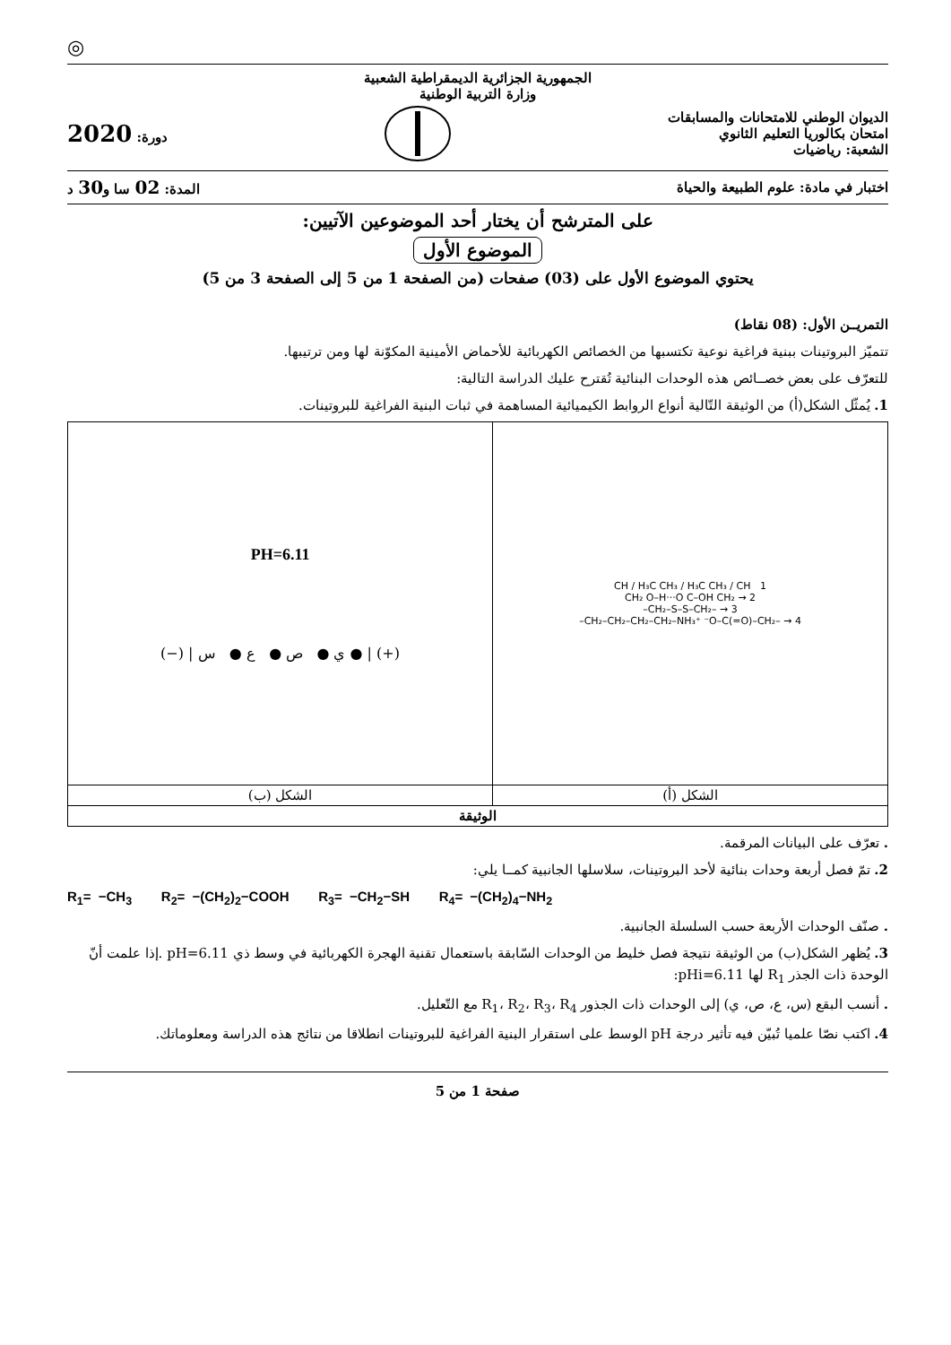◎
الجمهورية الجزائرية الديمقراطية الشعبية
وزارة التربية الوطنية
الديوان الوطني للامتحانات والمسابقات
امتحان بكالوريا التعليم الثانوي
الشعبة: رياضيات
دورة: 2020
اختبار في مادة: علوم الطبيعة والحياة
المدة: 02 سا و30 د
على المترشح أن يختار أحد الموضوعين الآتيين:
الموضوع الأول
يحتوي الموضوع الأول على (03) صفحات (من الصفحة 1 من 5 إلى الصفحة 3 من 5)
التمريــن الأول: (08 نقاط)
تتميّز البروتينات ببنية فراغية نوعية تكتسبها من الخصائص الكهربائية للأحماض الأمينية المكوّنة لها ومن ترتيبها.
للتعرّف على بعض خصــائص هذه الوحدات البنائية تُقترح عليك الدراسة التالية:
1. يُمثّل الشكل(أ) من الوثيقة التّالية أنواع الروابط الكيميائية المساهمة في ثبات البنية الفراغية للبروتينات.
| 1 CH / H₃C CH₃ / H₃C CH₃ / CH 2 → CH₂ O–H···O C–OH CH₂ 3 → –CH₂–S–S–CH₂– 4 → –CH₂–CH₂–CH₂–CH₂–NH₃⁺ ⁻O–C(=O)–CH₂– | PH=6.11 (−) / ي ● ص ● ع ● س ● / (+) |
| الشكل (أ) | الشكل (ب) |
| الوثيقة | |
. تعرّف على البيانات المرقمة.
2. تمّ فصل أربعة وحدات بنائية لأحد البروتينات، سلاسلها الجانبية كمــا يلي:
R<sub>1</sub>= −CH<sub>3</sub> R<sub>2</sub>= −(CH<sub>2</sub>)<sub>2</sub>−COOH R<sub>3</sub>= −CH<sub>2</sub>−SH R<sub>4</sub>= −(CH<sub>2</sub>)<sub>4</sub>−NH<sub>2</sub>
. صنّف الوحدات الأربعة حسب السلسلة الجانبية.
3. يُظهر الشكل(ب) من الوثيقة نتيجة فصل خليط من الوحدات السّابقة باستعمال تقنية الهجرة الكهربائية في وسط ذي pH=6.11 .إذا علمت أنّ الوحدة ذات الجذر R<sub>1</sub> لها pHi=6.11:
. أنسب البقع (س، ع، ص، ي) إلى الوحدات ذات الجذور R<sub>1</sub>، R<sub>2</sub>، R<sub>3</sub>، R<sub>4</sub> مع التّعليل.
4. اكتب نصّا علميا تُبيّن فيه تأثير درجة pH الوسط على استقرار البنية الفراغية للبروتينات انطلاقا من نتائج هذه الدراسة ومعلوماتك.
صفحة 1 من 5